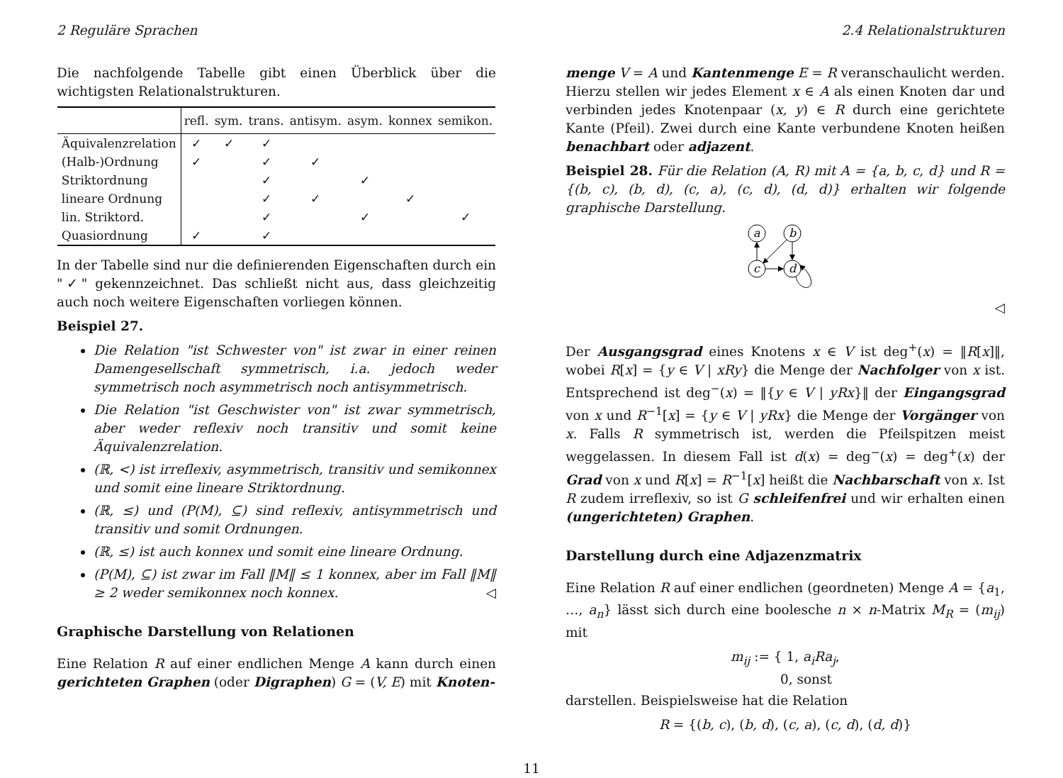2 Reguläre Sprachen 2.4 Relationalstrukturen
Die nachfolgende Tabelle gibt einen Überblick über die wichtigsten Relationalstrukturen.
| | refl. | sym. | trans. | antisym. | asym. | konnex | semikon. |
| --- | --- | --- | --- | --- | --- | --- | --- |
| Äquivalenzrelation | ✓ | ✓ | ✓ | | | | |
| (Halb-)Ordnung | ✓ | | ✓ | ✓ | | | |
| Striktordnung | | | ✓ | | ✓ | | |
| lineare Ordnung | | | ✓ | ✓ | | ✓ | |
| lin. Striktord. | | | ✓ | | ✓ | | ✓ |
| Quasiordnung | ✓ | | ✓ | | | | |
In der Tabelle sind nur die definierenden Eigenschaften durch ein "✓" gekennzeichnet. Das schließt nicht aus, dass gleichzeitig auch noch weitere Eigenschaften vorliegen können.
Beispiel 27.
Die Relation "ist Schwester von" ist zwar in einer reinen Damengesellschaft symmetrisch, i.a. jedoch weder symmetrisch noch asymmetrisch noch antisymmetrisch.
Die Relation "ist Geschwister von" ist zwar symmetrisch, aber weder reflexiv noch transitiv und somit keine Äquivalenzrelation.
(ℝ, <) ist irreflexiv, asymmetrisch, transitiv und semikonnex und somit eine lineare Striktordnung.
(ℝ, ≤) und (P(M), ⊆) sind reflexiv, antisymmetrisch und transitiv und somit Ordnungen.
(ℝ, ≤) ist auch konnex und somit eine lineare Ordnung.
(P(M), ⊆) ist zwar im Fall ‖M‖ ≤ 1 konnex, aber im Fall ‖M‖ ≥ 2 weder semikonnex noch konnex. ◁
Graphische Darstellung von Relationen
Eine Relation R auf einer endlichen Menge A kann durch einen gerichteten Graphen (oder Digraphen) G = (V, E) mit Knoten-
menge V = A und Kantenmenge E = R veranschaulicht werden. Hierzu stellen wir jedes Element x ∈ A als einen Knoten dar und verbinden jedes Knotenpaar (x, y) ∈ R durch eine gerichtete Kante (Pfeil). Zwei durch eine Kante verbundene Knoten heißen benachbart oder adjazent.
Beispiel 28. Für die Relation (A, R) mit A = {a, b, c, d} und R = {(b, c), (b, d), (c, a), (c, d), (d, d)} erhalten wir folgende graphische Darstellung.
a
b
c
d
◁
Der Ausgangsgrad eines Knotens x ∈ V ist deg<sup>+</sup>(x) = ‖R[x]‖, wobei R[x] = {y ∈ V | xRy} die Menge der Nachfolger von x ist. Entsprechend ist deg<sup>−</sup>(x) = ‖{y ∈ V | yRx}‖ der Eingangsgrad von x und R<sup>−1</sup>[x] = {y ∈ V | yRx} die Menge der Vorgänger von x. Falls R symmetrisch ist, werden die Pfeilspitzen meist weggelassen. In diesem Fall ist d(x) = deg<sup>−</sup>(x) = deg<sup>+</sup>(x) der Grad von x und R[x] = R<sup>−1</sup>[x] heißt die Nachbarschaft von x. Ist R zudem irreflexiv, so ist G schleifenfrei und wir erhalten einen (ungerichteten) Graphen.
Darstellung durch eine Adjazenzmatrix
Eine Relation R auf einer endlichen (geordneten) Menge A = {a<sub>1</sub>, …, a<sub>n</sub>} lässt sich durch eine boolesche n × n-Matrix M<sub>R</sub> = (m<sub>ij</sub>) mit
m<sub>ij</sub> := { 1, a<sub>i</sub>Ra<sub>j</sub>,
0, sonst
darstellen. Beispielsweise hat die Relation
R = {(b, c), (b, d), (c, a), (c, d), (d, d)}
11